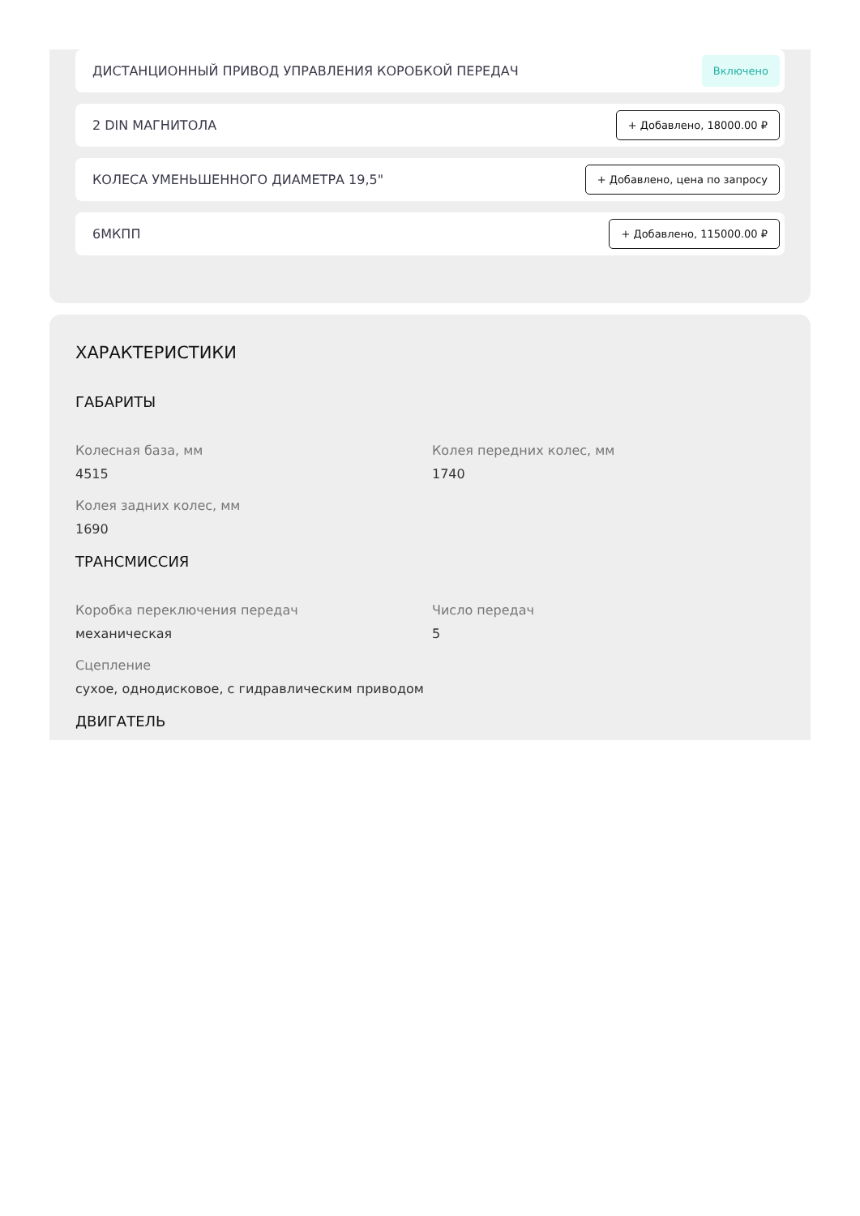ДИСТАНЦИОННЫЙ ПРИВОД УПРАВЛЕНИЯ КОРОБКОЙ ПЕРЕДАЧ Включено
2 DIN МАГНИТОЛА + Добавлено, 18000.00 ₽
КОЛЕСА УМЕНЬШЕННОГО ДИАМЕТРА 19,5" + Добавлено, цена по запросу
6МКПП + Добавлено, 115000.00 ₽
ХАРАКТЕРИСТИКИ
ГАБАРИТЫ
Колесная база, мм
4515
Колея передних колес, мм
1740
Колея задних колес, мм
1690
ТРАНСМИССИЯ
Коробка переключения передач
механическая
Число передач
5
Сцепление
сухое, однодисковое, с гидравлическим приводом
ДВИГАТЕЛЬ